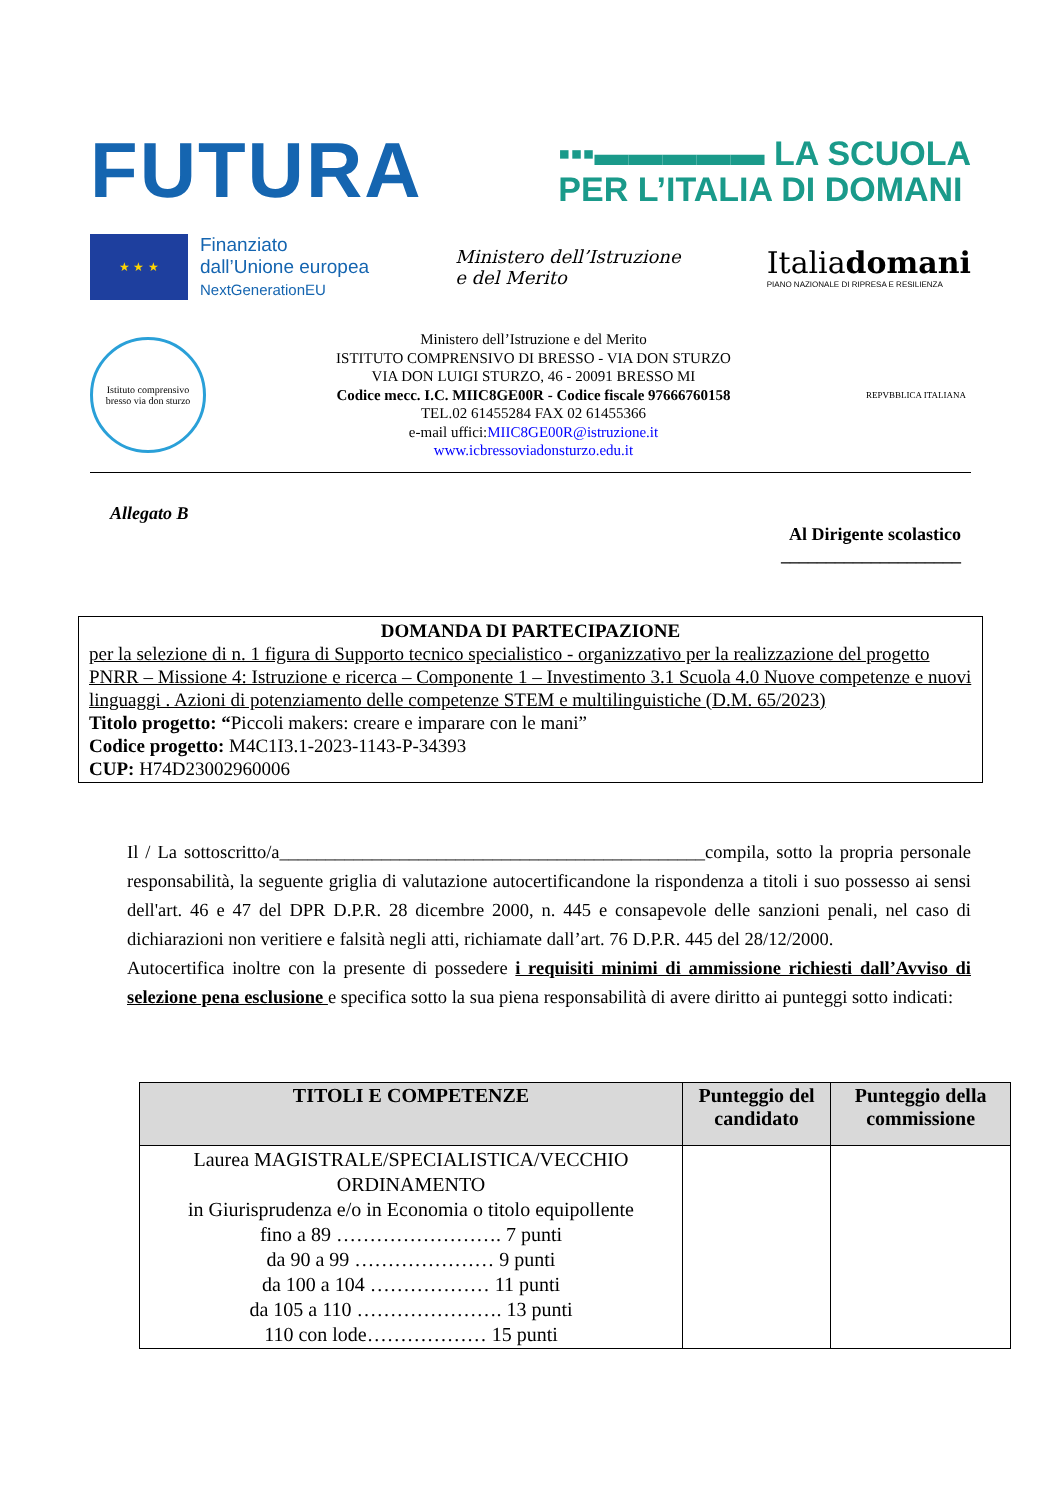FUTURA
▪▪▪▬▬▬▬▬ LA SCUOLA
PER L’ITALIA DI DOMANI
★ ★ ★
Finanziato
dall’Unione europea
NextGenerationEU
Ministero dell’Istruzione
e del Merito
Italiadomani
PIANO NAZIONALE DI RIPRESA E RESILIENZA
Istituto comprensivo bresso via don sturzo
Ministero dell’Istruzione e del Merito
ISTITUTO COMPRENSIVO DI BRESSO - VIA DON STURZO
VIA DON LUIGI STURZO, 46 - 20091 BRESSO MI
Codice mecc. I.C. MIIC8GE00R - Codice fiscale 97666760158
TEL.02 61455284 FAX 02 61455366
e-mail uffici:MIIC8GE00R@istruzione.it
www.icbressoviadonsturzo.edu.it
REPVBBLICA ITALIANA
Allegato B
Al Dirigente scolastico
____________________
DOMANDA DI PARTECIPAZIONE
per la selezione di n. 1 figura di Supporto tecnico specialistico - organizzativo per la realizzazione del progetto PNRR – Missione 4: Istruzione e ricerca – Componente 1 – Investimento 3.1 Scuola 4.0 Nuove competenze e nuovi linguaggi . Azioni di potenziamento delle competenze STEM e multilinguistiche (D.M. 65/2023)
Titolo progetto: “Piccoli makers: creare e imparare con le mani”
Codice progetto: M4C1I3.1-2023-1143-P-34393
CUP: H74D23002960006
Il / La sottoscritto/a______________________________________________compila, sotto la propria personale responsabilità, la seguente griglia di valutazione autocertificandone la rispondenza a titoli i suo possesso ai sensi dell'art. 46 e 47 del DPR D.P.R. 28 dicembre 2000, n. 445 e consapevole delle sanzioni penali, nel caso di dichiarazioni non veritiere e falsità negli atti, richiamate dall’art. 76 D.P.R. 445 del 28/12/2000.
Autocertifica inoltre con la presente di possedere i requisiti minimi di ammissione richiesti dall’Avviso di selezione pena esclusione e specifica sotto la sua piena responsabilità di avere diritto ai punteggi sotto indicati:
| TITOLI E COMPETENZE | Punteggio del candidato | Punteggio della commissione |
| --- | --- | --- |
| Laurea MAGISTRALE/SPECIALISTICA/VECCHIO ORDINAMENTO in Giurisprudenza e/o in Economia o titolo equipollente fino a 89 ……………………. 7 punti da 90 a 99 ………………… 9 punti da 100 a 104 ……………… 11 punti da 105 a 110 …………………. 13 punti 110 con lode……………… 15 punti | | |